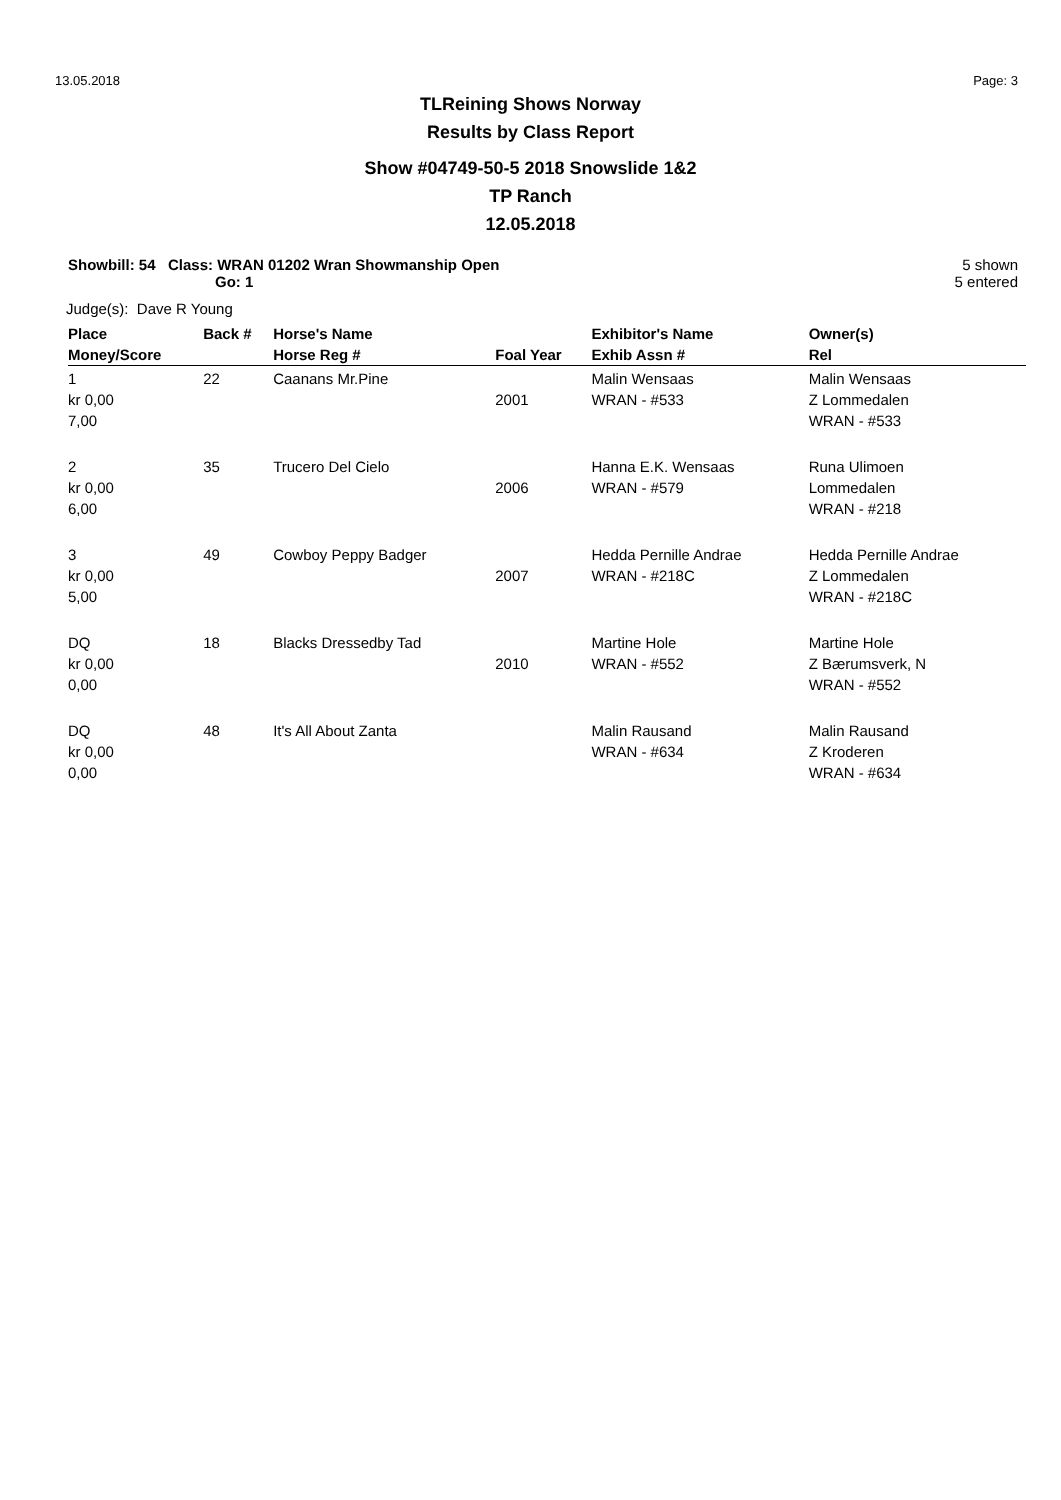13.05.2018 Page: 3
TLReining Shows Norway
Results by Class Report
Show #04749-50-5 2018 Snowslide 1&2
TP Ranch
12.05.2018
Showbill: 54 Class: WRAN 01202 Wran Showmanship Open
Go: 1
5 shown
5 entered
Judge(s): Dave R Young
| Place | Back # | Horse's Name | | Exhibitor's Name | Owner(s) |
| --- | --- | --- | --- | --- | --- |
| Money/Score | | Horse Reg # | Foal Year | Exhib Assn # | Rel |
| 1 kr 0,00 7,00 | 22 | Caanans Mr.Pine | 2001 | Malin Wensaas WRAN - #533 | Malin Wensaas Z Lommedalen WRAN - #533 |
| 2 kr 0,00 6,00 | 35 | Trucero Del Cielo | 2006 | Hanna E.K. Wensaas WRAN - #579 | Runa Ulimoen Lommedalen WRAN - #218 |
| 3 kr 0,00 5,00 | 49 | Cowboy Peppy Badger | 2007 | Hedda Pernille Andrae WRAN - #218C | Hedda Pernille Andrae Z Lommedalen WRAN - #218C |
| DQ kr 0,00 0,00 | 18 | Blacks Dressedby Tad | 2010 | Martine Hole WRAN - #552 | Martine Hole Z Bærumsverk, N WRAN - #552 |
| DQ kr 0,00 0,00 | 48 | It's All About Zanta | | Malin Rausand WRAN - #634 | Malin Rausand Z Kroderen WRAN - #634 |